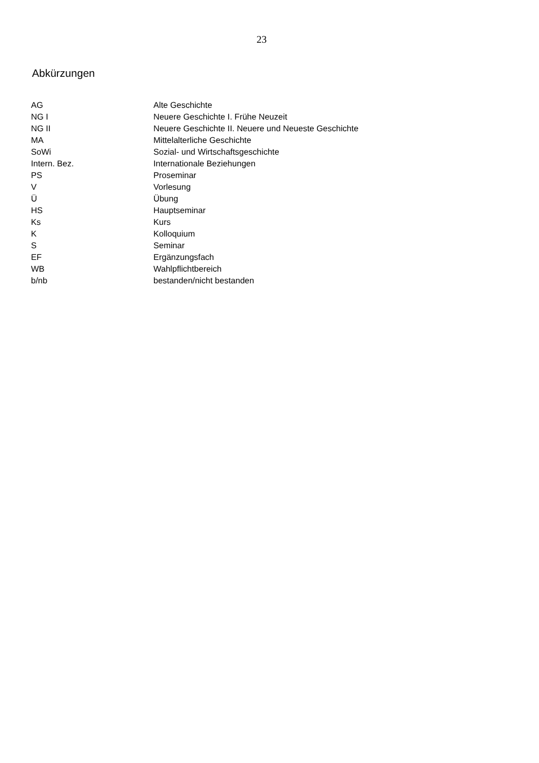23
Abkürzungen
| AG | Alte Geschichte |
| NG I | Neuere Geschichte I. Frühe Neuzeit |
| NG II | Neuere Geschichte II. Neuere und Neueste Geschichte |
| MA | Mittelalterliche Geschichte |
| SoWi | Sozial- und Wirtschaftsgeschichte |
| Intern. Bez. | Internationale Beziehungen |
| PS | Proseminar |
| V | Vorlesung |
| Ü | Übung |
| HS | Hauptseminar |
| Ks | Kurs |
| K | Kolloquium |
| S | Seminar |
| EF | Ergänzungsfach |
| WB | Wahlpflichtbereich |
| b/nb | bestanden/nicht bestanden |